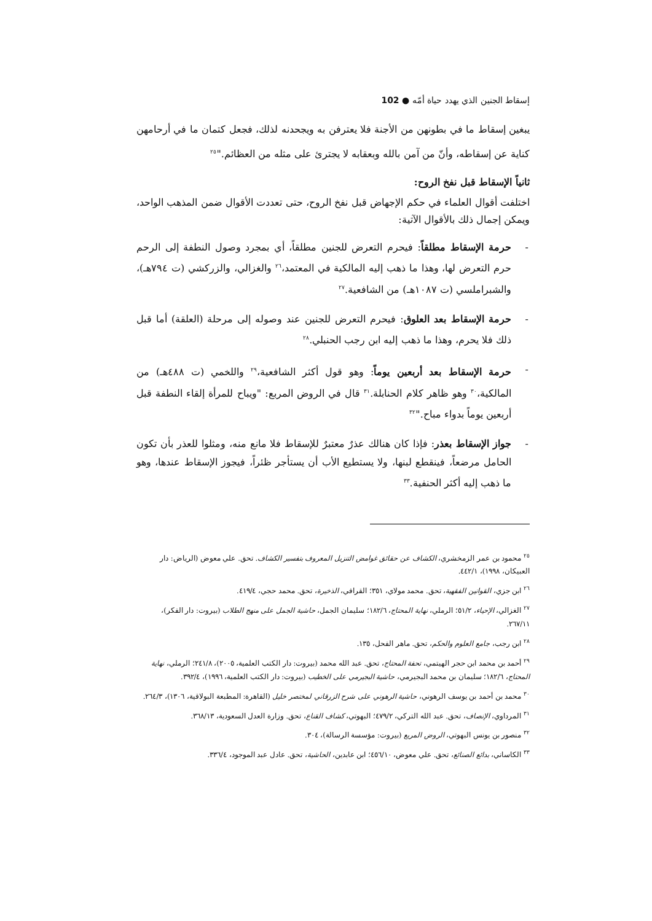إسقاط الجنين الذي يهدد حياة أمّه ● 102
يبغين إسقاط ما في بطونهن من الأجنة فلا يعترفن به ويجحدنه لذلك، فجعل كتمان ما في أرحامهن كناية عن إسقاطه، وأنّ من آمن بالله وبعقابه لا يجترئ على مثله من العظائم."<sup>٢٥</sup>
ثانياً الإسقاط قبل نفخ الروح:
اختلفت أقوال العلماء في حكم الإجهاض قبل نفخ الروح، حتى تعددت الأقوال ضمن المذهب الواحد، ويمكن إجمال ذلك بالأقوال الآتية:
- حرمة الإسقاط مطلقاً: فيحرم التعرض للجنين مطلقاً، أي بمجرد وصول النطفة إلى الرحم حرم التعرض لها، وهذا ما ذهب إليه المالكية في المعتمد،<sup>٢٦</sup> والغزالي، والزركشي (ت ٧٩٤هـ)، والشبراملسي (ت ١٠٨٧هـ) من الشافعية.<sup>٢٧</sup>
- حرمة الإسقاط بعد العلوق: فيحرم التعرض للجنين عند وصوله إلى مرحلة (العلقة) أما قبل ذلك فلا يحرم، وهذا ما ذهب إليه ابن رجب الحنبلي.<sup>٢٨</sup>
- حرمة الإسقاط بعد أربعين يوماً: وهو قول أكثر الشافعية،<sup>٢٩</sup> واللخمي (ت ٤٨٨هـ) من المالكية،<sup>٣٠</sup> وهو ظاهر كلام الحنابلة.<sup>٣١</sup> قال في الروض المربع: "ويباح للمرأة إلقاء النطفة قبل أربعين يوماً بدواء مباح."<sup>٣٢</sup>
- جواز الإسقاط بعذر: فإذا كان هنالك عذرٌ معتبرٌ للإسقاط فلا مانع منه، ومثلوا للعذر بأن تكون الحامل مرضعاً، فينقطع لبنها، ولا يستطيع الأب أن يستأجر ظئراً، فيجوز الإسقاط عندها، وهو ما ذهب إليه أكثر الحنفية.<sup>٣٣</sup>
<sup>٢٥</sup> محمود بن عمر الزمخشري، الكشاف عن حقائق غوامض التنزيل المعروف بتفسير الكشاف. تحق. علي معوض (الرياض: دار العبيكان، ١٩٩٨)، ٤٤٢/١.
<sup>٢٦</sup> ابن جزي، القوانين الفقهية، تحق. محمد مولاي، ٣٥١؛ القرافي، الذخيرة، تحق. محمد حجي، ٤١٩/٤.
<sup>٢٧</sup> الغزالي، الإحياء، ٥١/٢؛ الرملي، نهاية المحتاج، ١٨٢/٦؛ سليمان الجمل، حاشية الجمل على منهج الطلاب (بيروت: دار الفكر)، ٢٦٧/١١.
<sup>٢٨</sup> ابن رجب، جامع العلوم والحكم، تحق. ماهر الفحل، ١٣٥.
<sup>٢٩</sup> أحمد بن محمد ابن حجر الهيتمي، تحفة المحتاج، تحق. عبد الله محمد (بيروت: دار الكتب العلمية، ٢٠٠٥)، ٢٤١/٨؛ الرملي، نهاية المحتاج، ١٨٢/٦؛ سليمان بن محمد البجيرمي، حاشية البجيرمي على الخطيب (بيروت: دار الكتب العلمية، ١٩٩٦)، ٣٩٢/٤.
<sup>٣٠</sup> محمد بن أحمد بن يوسف الرهوني، حاشية الرهوني على شرح الزرقاني لمختصر خليل (القاهرة: المطبعة البولاقية، ١٣٠٦)، ٢٦٤/٣.
<sup>٣١</sup> المرداوي، الإنصاف، تحق. عبد الله التركي، ٤٧٩/٢؛ البهوتي، كشاف القناع، تحق. وزارة العدل السعودية، ٣٦٨/١٣.
<sup>٣٢</sup> منصور بن يونس البهوتي، الروض المربع (بيروت: مؤسسة الرسالة)، ٣٠٤.
<sup>٣٣</sup> الكاساني، بدائع الصنائع، تحق. علي معوض، ٤٥٦/١٠؛ ابن عابدين، الحاشية، تحق. عادل عبد الموجود، ٣٣٦/٤.